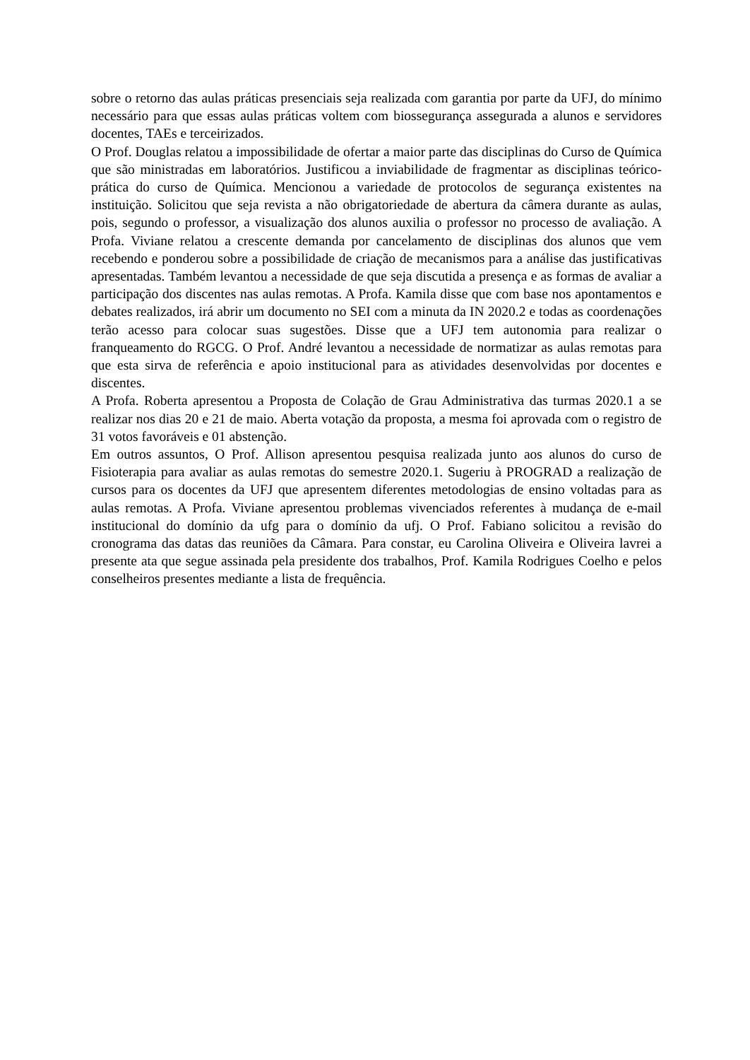sobre o retorno das aulas práticas presenciais seja realizada com garantia por parte da UFJ, do mínimo necessário para que essas aulas práticas voltem com biossegurança assegurada a alunos e servidores docentes, TAEs e terceirizados.
O Prof. Douglas relatou a impossibilidade de ofertar a maior parte das disciplinas do Curso de Química que são ministradas em laboratórios. Justificou a inviabilidade de fragmentar as disciplinas teórico-prática do curso de Química. Mencionou a variedade de protocolos de segurança existentes na instituição. Solicitou que seja revista a não obrigatoriedade de abertura da câmera durante as aulas, pois, segundo o professor, a visualização dos alunos auxilia o professor no processo de avaliação. A Profa. Viviane relatou a crescente demanda por cancelamento de disciplinas dos alunos que vem recebendo e ponderou sobre a possibilidade de criação de mecanismos para a análise das justificativas apresentadas. Também levantou a necessidade de que seja discutida a presença e as formas de avaliar a participação dos discentes nas aulas remotas. A Profa. Kamila disse que com base nos apontamentos e debates realizados, irá abrir um documento no SEI com a minuta da IN 2020.2 e todas as coordenações terão acesso para colocar suas sugestões. Disse que a UFJ tem autonomia para realizar o franqueamento do RGCG. O Prof. André levantou a necessidade de normatizar as aulas remotas para que esta sirva de referência e apoio institucional para as atividades desenvolvidas por docentes e discentes.
A Profa. Roberta apresentou a Proposta de Colação de Grau Administrativa das turmas 2020.1 a se realizar nos dias 20 e 21 de maio. Aberta votação da proposta, a mesma foi aprovada com o registro de 31 votos favoráveis e 01 abstenção.
Em outros assuntos, O Prof. Allison apresentou pesquisa realizada junto aos alunos do curso de Fisioterapia para avaliar as aulas remotas do semestre 2020.1. Sugeriu à PROGRAD a realização de cursos para os docentes da UFJ que apresentem diferentes metodologias de ensino voltadas para as aulas remotas. A Profa. Viviane apresentou problemas vivenciados referentes à mudança de e-mail institucional do domínio da ufg para o domínio da ufj. O Prof. Fabiano solicitou a revisão do cronograma das datas das reuniões da Câmara. Para constar, eu Carolina Oliveira e Oliveira lavrei a presente ata que segue assinada pela presidente dos trabalhos, Prof. Kamila Rodrigues Coelho e pelos conselheiros presentes mediante a lista de frequência.